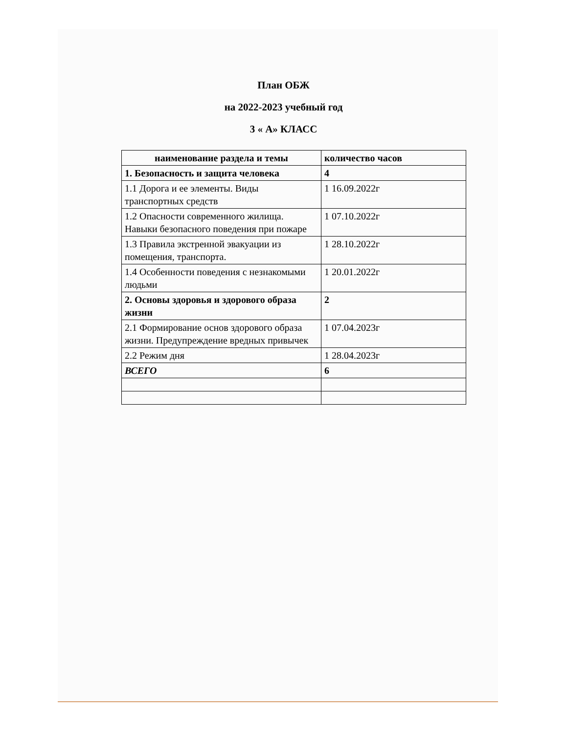План ОБЖ
на 2022-2023 учебный год
3 « А» КЛАСС
| наименование раздела и темы | количество часов |
| 1. Безопасность и защита человека | 4 |
| 1.1 Дорога и ее элементы. Виды транспортных средств | 1 16.09.2022г |
| 1.2 Опасности современного жилища. Навыки безопасного поведения при пожаре | 1 07.10.2022г |
| 1.3 Правила экстренной эвакуации из помещения, транспорта. | 1 28.10.2022г |
| 1.4 Особенности поведения с незнакомыми людьми | 1 20.01.2022г |
| 2. Основы здоровья и здорового образа жизни | 2 |
| 2.1 Формирование основ здорового образа жизни. Предупреждение вредных привычек | 1 07.04.2023г |
| 2.2 Режим дня | 1 28.04.2023г |
| ВСЕГО | 6 |